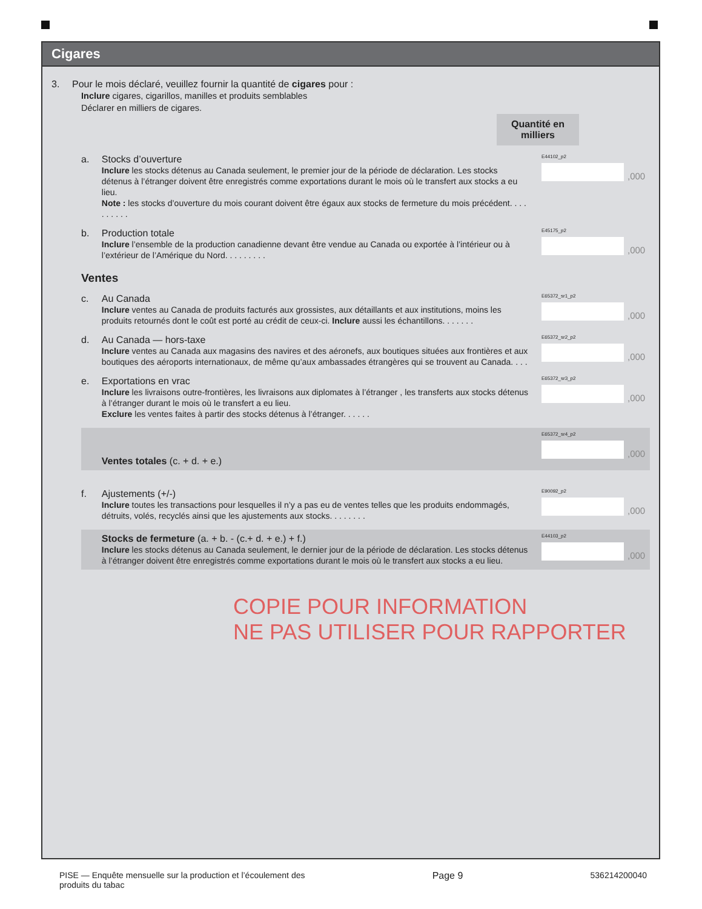Cigares
3. Pour le mois déclaré, veuillez fournir la quantité de cigares pour :
Inclure cigares, cigarillos, manilles et produits semblables
Déclarer en milliers de cigares.
Quantité en milliers
a.
Stocks d’ouverture
Inclure les stocks détenus au Canada seulement, le premier jour de la période de déclaration. Les stocks détenus à l’étranger doivent être enregistrés comme exportations durant le mois où le transfert aux stocks a eu lieu.
Note : les stocks d’ouverture du mois courant doivent être égaux aux stocks de fermeture du mois précédent. . . . . . . . . .
E44102_p2
,000
b.
Production totale
Inclure l’ensemble de la production canadienne devant être vendue au Canada ou exportée à l’intérieur ou à l’extérieur de l’Amérique du Nord. . . . . . . . .
E45175_p2
,000
Ventes
c.
Au Canada
Inclure ventes au Canada de produits facturés aux grossistes, aux détaillants et aux institutions, moins les produits retournés dont le coût est porté au crédit de ceux-ci. Inclure aussi les échantillons. . . . . . .
E65372_sr1_p2
,000
d.
Au Canada — hors-taxe
Inclure ventes au Canada aux magasins des navires et des aéronefs, aux boutiques situées aux frontières et aux boutiques des aéroports internationaux, de même qu’aux ambassades étrangères qui se trouvent au Canada. . . .
E65372_sr2_p2
,000
e.
Exportations en vrac
Inclure les livraisons outre-frontières, les livraisons aux diplomates à l’étranger , les transferts aux stocks détenus à l’étranger durant le mois où le transfert a eu lieu.
Exclure les ventes faites à partir des stocks détenus à l’étranger. . . . . .
E65372_sr3_p2
,000
Ventes totales (c. + d. + e.)
E65372_sr4_p2
,000
f.
Ajustements (+/-)
Inclure toutes les transactions pour lesquelles il n’y a pas eu de ventes telles que les produits endommagés, détruits, volés, recyclés ainsi que les ajustements aux stocks. . . . . . . .
E90092_p2
,000
Stocks de fermeture (a. + b. - (c.+ d. + e.) + f.)
Inclure les stocks détenus au Canada seulement, le dernier jour de la période de déclaration. Les stocks détenus à l’étranger doivent être enregistrés comme exportations durant le mois où le transfert aux stocks a eu lieu.
E44103_p2
,000
COPIE POUR INFORMATION
NE PAS UTILISER POUR RAPPORTER
PISE — Enquête mensuelle sur la production et l’écoulement des
produits du tabac
Page 9 536214200040